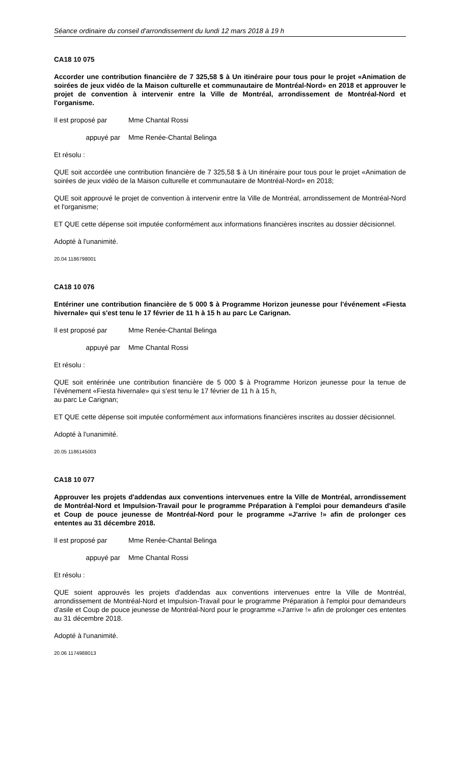Séance ordinaire du conseil d'arrondissement du lundi 12 mars 2018 à 19 h
CA18 10 075
Accorder une contribution financière de 7 325,58 $ à Un itinéraire pour tous pour le projet «Animation de soirées de jeux vidéo de la Maison culturelle et communautaire de Montréal-Nord» en 2018 et approuver le projet de convention à intervenir entre la Ville de Montréal, arrondissement de Montréal-Nord et l'organisme.
Il est proposé par Mme Chantal Rossi
appuyé par Mme Renée-Chantal Belinga
Et résolu :
QUE soit accordée une contribution financière de 7 325,58 $ à Un itinéraire pour tous pour le projet «Animation de soirées de jeux vidéo de la Maison culturelle et communautaire de Montréal-Nord» en 2018;
QUE soit approuvé le projet de convention à intervenir entre la Ville de Montréal, arrondissement de Montréal-Nord et l'organisme;
ET QUE cette dépense soit imputée conformément aux informations financières inscrites au dossier décisionnel.
Adopté à l'unanimité.
20.04 1186798001
CA18 10 076
Entériner une contribution financière de 5 000 $ à Programme Horizon jeunesse pour l'événement «Fiesta hivernale» qui s'est tenu le 17 février de 11 h à 15 h au parc Le Carignan.
Il est proposé par Mme Renée-Chantal Belinga
appuyé par Mme Chantal Rossi
Et résolu :
QUE soit entérinée une contribution financière de 5 000 $ à Programme Horizon jeunesse pour la tenue de l’événement «Fiesta hivernale» qui s’est tenu le 17 février de 11 h à 15 h,
au parc Le Carignan;
ET QUE cette dépense soit imputée conformément aux informations financières inscrites au dossier décisionnel.
Adopté à l'unanimité.
20.05 1186145003
CA18 10 077
Approuver les projets d'addendas aux conventions intervenues entre la Ville de Montréal, arrondissement de Montréal-Nord et Impulsion-Travail pour le programme Préparation à l'emploi pour demandeurs d'asile et Coup de pouce jeunesse de Montréal-Nord pour le programme «J'arrive !» afin de prolonger ces ententes au 31 décembre 2018.
Il est proposé par Mme Renée-Chantal Belinga
appuyé par Mme Chantal Rossi
Et résolu :
QUE soient approuvés les projets d'addendas aux conventions intervenues entre la Ville de Montréal, arrondissement de Montréal-Nord et Impulsion-Travail pour le programme Préparation à l'emploi pour demandeurs d'asile et Coup de pouce jeunesse de Montréal-Nord pour le programme «J'arrive !» afin de prolonger ces ententes au 31 décembre 2018.
Adopté à l'unanimité.
20.06 1174988013